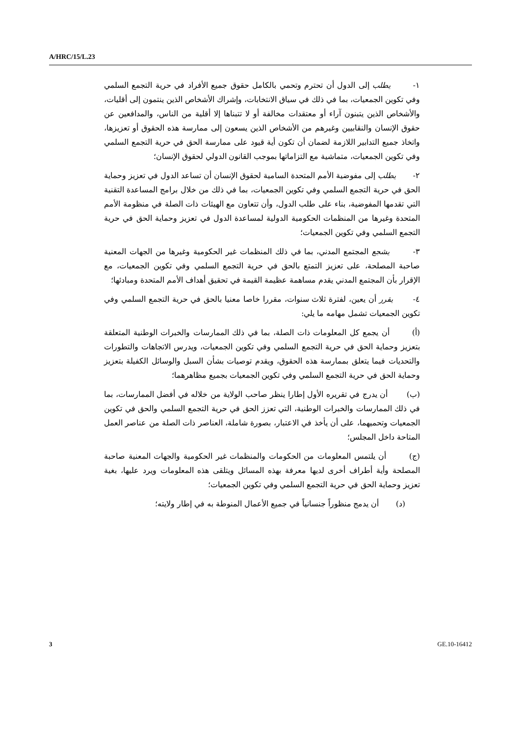A/HRC/15/L.23
١- يطلب إلى الدول أن تحترم وتحمي بالكامل حقوق جميع الأفراد في حرية التجمع السلمي وفي تكوين الجمعيات، بما في ذلك في سياق الانتخابات، وإشراك الأشخاص الذين ينتمون إلى أقليات، والأشخاص الذين يتبنون آراء أو معتقدات مخالفة أو لا تتبناها إلا أقلية من الناس، والمدافعين عن حقوق الإنسان والنقابيين وغيرهم من الأشخاص الذين يسعون إلى ممارسة هذه الحقوق أو تعزيزها، واتخاذ جميع التدابير اللازمة لضمان أن تكون أية قيود على ممارسة الحق في حرية التجمع السلمي وفي تكوين الجمعيات، متماشية مع التزاماتها بموجب القانون الدولي لحقوق الإنسان؛
٢- يطلب إلى مفوضية الأمم المتحدة السامية لحقوق الإنسان أن تساعد الدول في تعزيز وحماية الحق في حرية التجمع السلمي وفي تكوين الجمعيات، بما في ذلك من خلال برامج المساعدة التقنية التي تقدمها المفوضية، بناء على طلب الدول، وأن تتعاون مع الهيئات ذات الصلة في منظومة الأمم المتحدة وغيرها من المنظمات الحكومية الدولية لمساعدة الدول في تعزيز وحماية الحق في حرية التجمع السلمي وفي تكوين الجمعيات؛
٣- يشجع المجتمع المدني، بما في ذلك المنظمات غير الحكومية وغيرها من الجهات المعنية صاحبة المصلحة، على تعزيز التمتع بالحق في حرية التجمع السلمي وفي تكوين الجمعيات، مع الإقرار بأن المجتمع المدني يقدم مساهمة عظيمة القيمة في تحقيق أهداف الأمم المتحدة ومبادئها؛
٤- يقرر أن يعين، لفترة ثلاث سنوات، مقررا خاصا معنيا بالحق في حرية التجمع السلمي وفي تكوين الجمعيات تشمل مهامه ما يلي:
(أ) أن يجمع كل المعلومات ذات الصلة، بما في ذلك الممارسات والخبرات الوطنية المتعلقة بتعزيز وحماية الحق في حرية التجمع السلمي وفي تكوين الجمعيات، ويدرس الاتجاهات والتطورات والتحديات فيما يتعلق بممارسة هذه الحقوق، ويقدم توصيات بشأن السبل والوسائل الكفيلة بتعزيز وحماية الحق في حرية التجمع السلمي وفي تكوين الجمعيات بجميع مظاهرهما؛
(ب) أن يدرج في تقريره الأول إطارا ينظر صاحب الولاية من خلاله في أفضل الممارسات، بما في ذلك الممارسات والخبرات الوطنية، التي تعزز الحق في حرية التجمع السلمي والحق في تكوين الجمعيات وتحميهما، على أن يأخذ في الاعتبار، بصورة شاملة، العناصر ذات الصلة من عناصر العمل المتاحة داخل المجلس؛
(ج) أن يلتمس المعلومات من الحكومات والمنظمات غير الحكومية والجهات المعنية صاحبة المصلحة وأية أطراف أخرى لديها معرفة بهذه المسائل ويتلقى هذه المعلومات ويرد عليها، بغية تعزيز وحماية الحق في حرية التجمع السلمي وفي تكوين الجمعيات؛
(د) أن يدمج منظوراً جنسانياً في جميع الأعمال المنوطة به في إطار ولايته؛
3 GE.10-16412